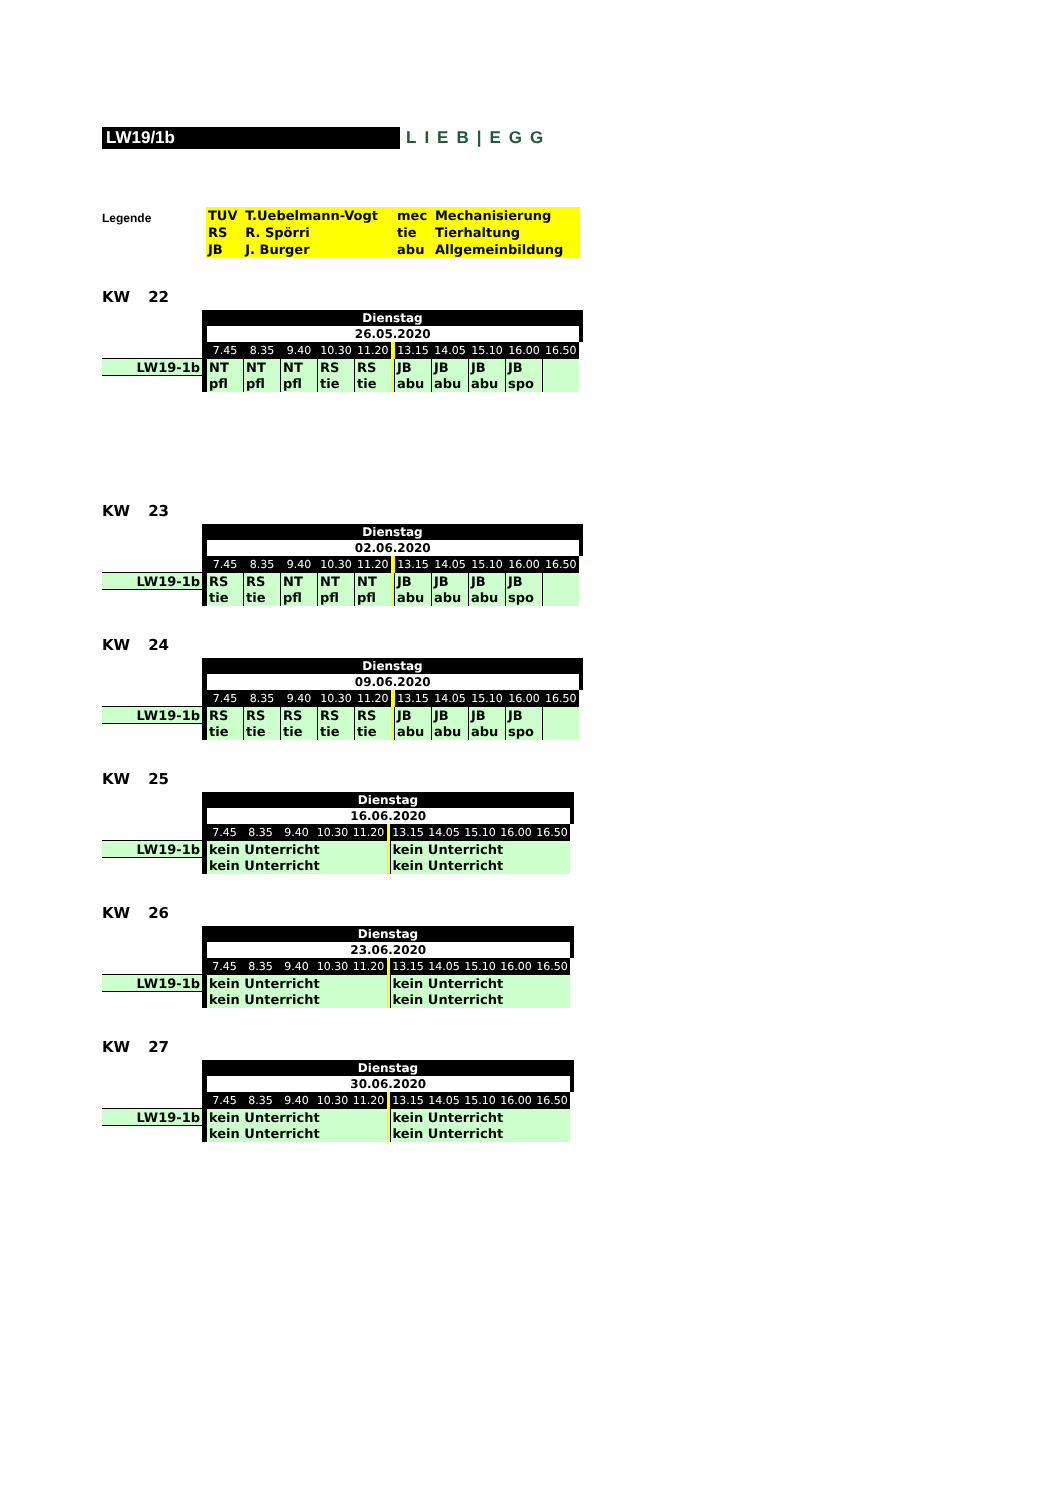LW19/1b LIEB|EGG
Legende
| TUV | T.Uebelmann-Vogt | mec | Mechanisierung |
| RS | R. Spörri | tie | Tierhaltung |
| JB | J. Burger | abu | Allgemeinbildung |
KW 22
| | Dienstag | | | | | | | | | | | | |
| | | 26.05.2020 | | | | | | | | | | | |
| | | 7.45 | 8.35 | 9.40 | 10.30 | 11.20 | | 13.15 | 14.05 | 15.10 | 16.00 | 16.50 | |
| LW19-1b | | NT | NT | NT | RS | RS | | JB | JB | JB | JB | | |
| | | pfl | pfl | pfl | tie | tie | | abu | abu | abu | spo | | |
KW 23
| | Dienstag | | | | | | | | | | | | |
| | | 02.06.2020 | | | | | | | | | | | |
| | | 7.45 | 8.35 | 9.40 | 10.30 | 11.20 | | 13.15 | 14.05 | 15.10 | 16.00 | 16.50 | |
| LW19-1b | | RS | RS | NT | NT | NT | | JB | JB | JB | JB | | |
| | | tie | tie | pfl | pfl | pfl | | abu | abu | abu | spo | | |
KW 24
| | Dienstag | | | | | | | | | | | | |
| | | 09.06.2020 | | | | | | | | | | | |
| | | 7.45 | 8.35 | 9.40 | 10.30 | 11.20 | | 13.15 | 14.05 | 15.10 | 16.00 | 16.50 | |
| LW19-1b | | RS | RS | RS | RS | RS | | JB | JB | JB | JB | | |
| | | tie | tie | tie | tie | tie | | abu | abu | abu | spo | | |
KW 25
| | Dienstag | | | | | | | | | | | | |
| | | 16.06.2020 | | | | | | | | | | | |
| | | 7.45 | 8.35 | 9.40 | 10.30 | 11.20 | | 13.15 | 14.05 | 15.10 | 16.00 | 16.50 | |
| LW19-1b | | kein Unterricht | | | | | | kein Unterricht | | | | | |
| | | kein Unterricht | | | | | | kein Unterricht | | | | | |
KW 26
| | Dienstag | | | | | | | | | | | | |
| | | 23.06.2020 | | | | | | | | | | | |
| | | 7.45 | 8.35 | 9.40 | 10.30 | 11.20 | | 13.15 | 14.05 | 15.10 | 16.00 | 16.50 | |
| LW19-1b | | kein Unterricht | | | | | | kein Unterricht | | | | | |
| | | kein Unterricht | | | | | | kein Unterricht | | | | | |
KW 27
| | Dienstag | | | | | | | | | | | | |
| | | 30.06.2020 | | | | | | | | | | | |
| | | 7.45 | 8.35 | 9.40 | 10.30 | 11.20 | | 13.15 | 14.05 | 15.10 | 16.00 | 16.50 | |
| LW19-1b | | kein Unterricht | | | | | | kein Unterricht | | | | | |
| | | kein Unterricht | | | | | | kein Unterricht | | | | | |